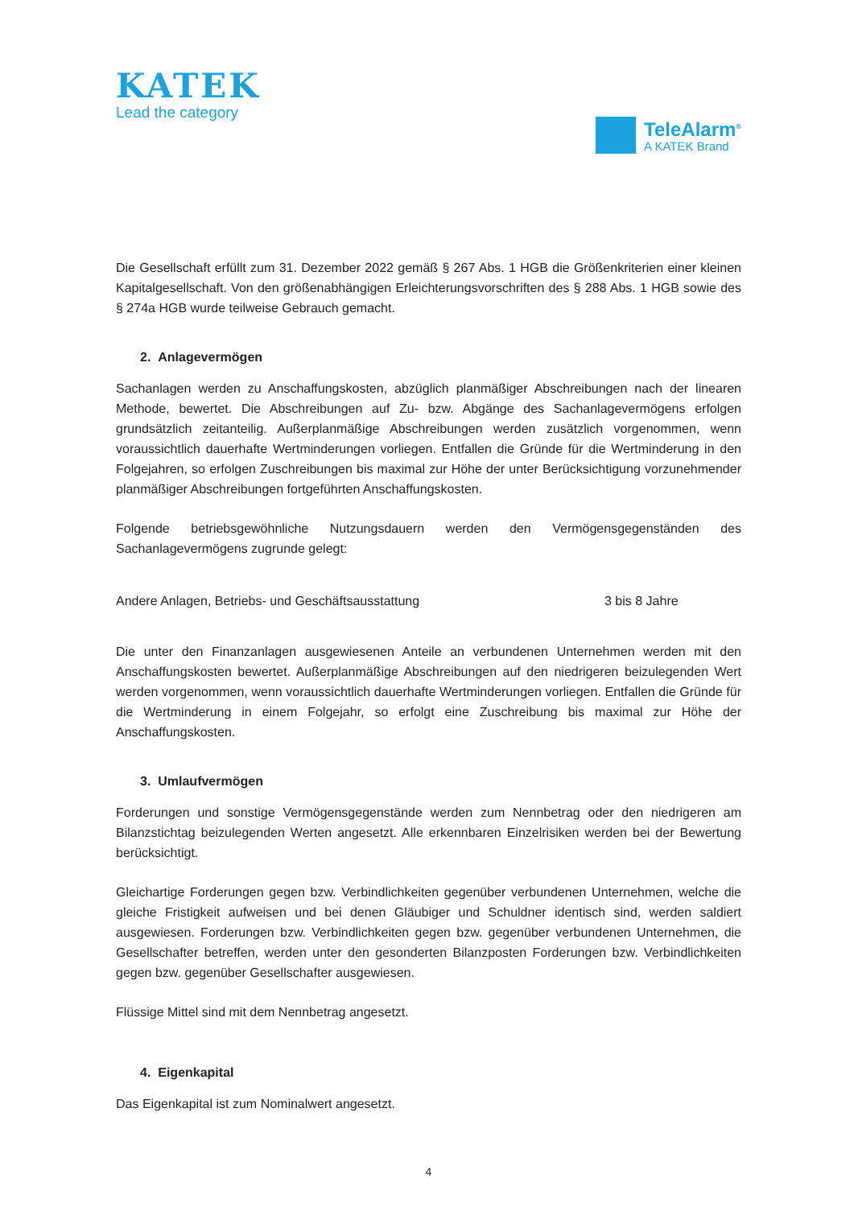KATEK
Lead the category
TeleAlarm<sup>®</sup>
A KATEK Brand
Die Gesellschaft erfüllt zum 31. Dezember 2022 gemäß § 267 Abs. 1 HGB die Größenkriterien einer kleinen Kapitalgesellschaft. Von den größenabhängigen Erleichterungsvorschriften des § 288 Abs. 1 HGB sowie des § 274a HGB wurde teilweise Gebrauch gemacht.
2. Anlagevermögen
Sachanlagen werden zu Anschaffungskosten, abzüglich planmäßiger Abschreibungen nach der linearen Methode, bewertet. Die Abschreibungen auf Zu- bzw. Abgänge des Sachanlagevermögens erfolgen grundsätzlich zeitanteilig. Außerplanmäßige Abschreibungen werden zusätzlich vorgenommen, wenn voraussichtlich dauerhafte Wertminderungen vorliegen. Entfallen die Gründe für die Wertminderung in den Folgejahren, so erfolgen Zuschreibungen bis maximal zur Höhe der unter Berücksichtigung vorzunehmender planmäßiger Abschreibungen fortgeführten Anschaffungskosten.
Folgende betriebsgewöhnliche Nutzungsdauern werden den Vermögensgegenständen des Sachanlagevermögens zugrunde gelegt:
| Andere Anlagen, Betriebs- und Geschäftsausstattung | 3 bis 8 Jahre |
Die unter den Finanzanlagen ausgewiesenen Anteile an verbundenen Unternehmen werden mit den Anschaffungskosten bewertet. Außerplanmäßige Abschreibungen auf den niedrigeren beizulegenden Wert werden vorgenommen, wenn voraussichtlich dauerhafte Wertminderungen vorliegen. Entfallen die Gründe für die Wertminderung in einem Folgejahr, so erfolgt eine Zuschreibung bis maximal zur Höhe der Anschaffungskosten.
3. Umlaufvermögen
Forderungen und sonstige Vermögensgegenstände werden zum Nennbetrag oder den niedrigeren am Bilanzstichtag beizulegenden Werten angesetzt. Alle erkennbaren Einzelrisiken werden bei der Bewertung berücksichtigt.
Gleichartige Forderungen gegen bzw. Verbindlichkeiten gegenüber verbundenen Unternehmen, welche die gleiche Fristigkeit aufweisen und bei denen Gläubiger und Schuldner identisch sind, werden saldiert ausgewiesen. Forderungen bzw. Verbindlichkeiten gegen bzw. gegenüber verbundenen Unternehmen, die Gesellschafter betreffen, werden unter den gesonderten Bilanzposten Forderungen bzw. Verbindlichkeiten gegen bzw. gegenüber Gesellschafter ausgewiesen.
Flüssige Mittel sind mit dem Nennbetrag angesetzt.
4. Eigenkapital
Das Eigenkapital ist zum Nominalwert angesetzt.
4